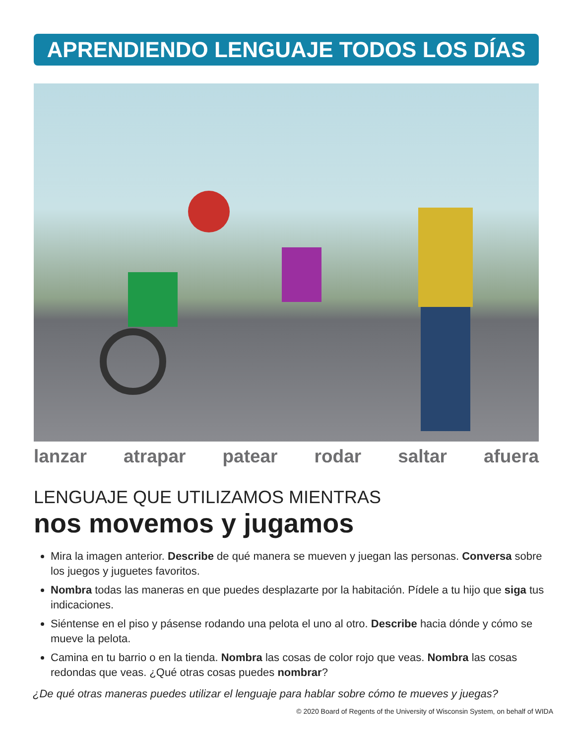APRENDIENDO LENGUAJE TODOS LOS DÍAS
lanzar atrapar patear rodar saltar afuera
LENGUAJE QUE UTILIZAMOS MIENTRAS
nos movemos y jugamos
Mira la imagen anterior. Describe de qué manera se mueven y juegan las personas. Conversa sobre los juegos y juguetes favoritos.
Nombra todas las maneras en que puedes desplazarte por la habitación. Pídele a tu hijo que siga tus indicaciones.
Siéntense en el piso y pásense rodando una pelota el uno al otro. Describe hacia dónde y cómo se mueve la pelota.
Camina en tu barrio o en la tienda. Nombra las cosas de color rojo que veas. Nombra las cosas redondas que veas. ¿Qué otras cosas puedes nombrar?
¿De qué otras maneras puedes utilizar el lenguaje para hablar sobre cómo te mueves y juegas?
© 2020 Board of Regents of the University of Wisconsin System, on behalf of WIDA